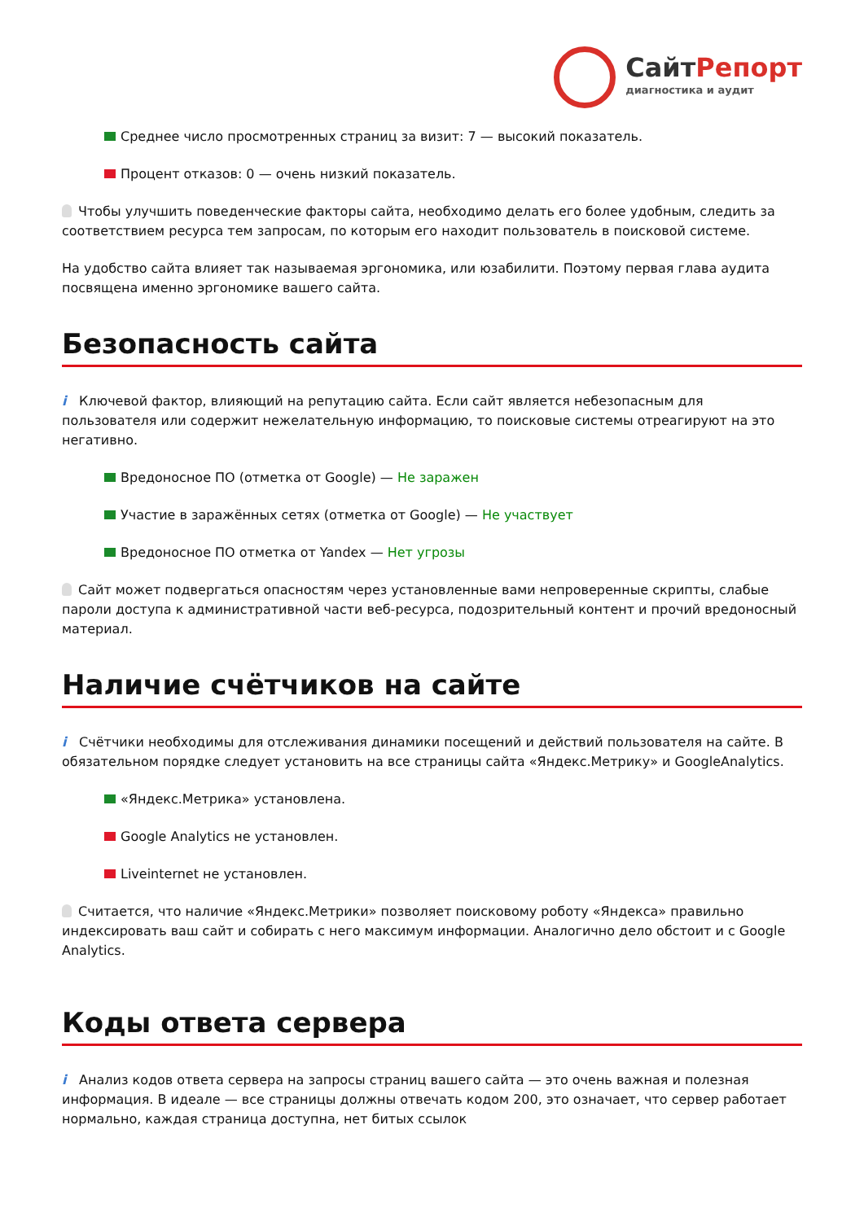СайтРепорт
диагностика и аудит
Среднее число просмотренных страниц за визит: 7 — высокий показатель.
Процент отказов: 0 — очень низкий показатель.
Чтобы улучшить поведенческие факторы сайта, необходимо делать его более удобным, следить за соответствием ресурса тем запросам, по которым его находит пользователь в поисковой системе.
На удобство сайта влияет так называемая эргономика, или юзабилити. Поэтому первая глава аудита посвящена именно эргономике вашего сайта.
Безопасность сайта
i Ключевой фактор, влияющий на репутацию сайта. Если сайт является небезопасным для пользователя или содержит нежелательную информацию, то поисковые системы отреагируют на это негативно.
Вредоносное ПО (отметка от Google) — Не заражен
Участие в заражённых сетях (отметка от Google) — Не участвует
Вредоносное ПО отметка от Yandex — Нет угрозы
Сайт может подвергаться опасностям через установленные вами непроверенные скрипты, слабые пароли доступа к административной части веб-ресурса, подозрительный контент и прочий вредоносный материал.
Наличие счётчиков на сайте
i Счётчики необходимы для отслеживания динамики посещений и действий пользователя на сайте. В обязательном порядке следует установить на все страницы сайта «Яндекс.Метрику» и GoogleAnalytics.
«Яндекс.Метрика» установлена.
Google Analytics не установлен.
Liveinternet не установлен.
Считается, что наличие «Яндекс.Метрики» позволяет поисковому роботу «Яндекса» правильно индексировать ваш сайт и собирать с него максимум информации. Аналогично дело обстоит и с Google Analytics.
Коды ответа сервера
i Анализ кодов ответа сервера на запросы страниц вашего сайта — это очень важная и полезная информация. В идеале — все страницы должны отвечать кодом 200, это означает, что сервер работает нормально, каждая страница доступна, нет битых ссылок